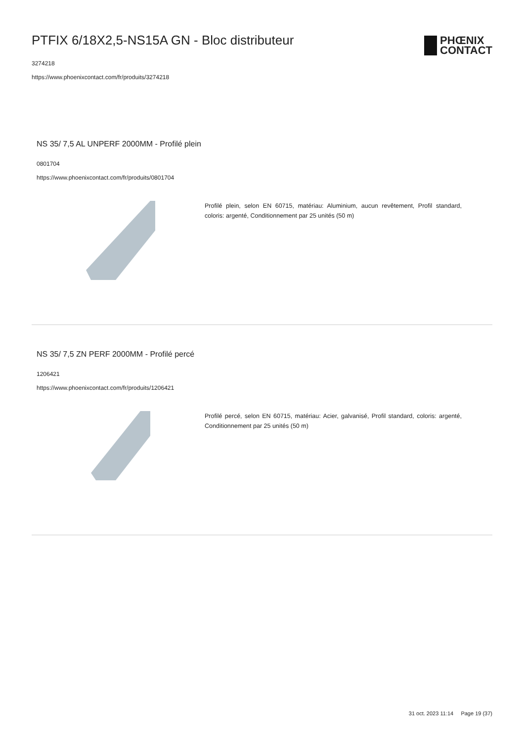PTFIX 6/18X2,5-NS15A GN - Bloc distributeur
3274218
https://www.phoenixcontact.com/fr/produits/3274218
PHŒNIX
CONTACT
NS 35/ 7,5 AL UNPERF 2000MM - Profilé plein
0801704
https://www.phoenixcontact.com/fr/produits/0801704
Profilé plein, selon EN 60715, matériau: Aluminium, aucun revêtement, Profil standard, coloris: argenté, Conditionnement par 25 unités (50 m)
NS 35/ 7,5 ZN PERF 2000MM - Profilé percé
1206421
https://www.phoenixcontact.com/fr/produits/1206421
Profilé percé, selon EN 60715, matériau: Acier, galvanisé, Profil standard, coloris: argenté, Conditionnement par 25 unités (50 m)
31 oct. 2023 11:14 Page 19 (37)